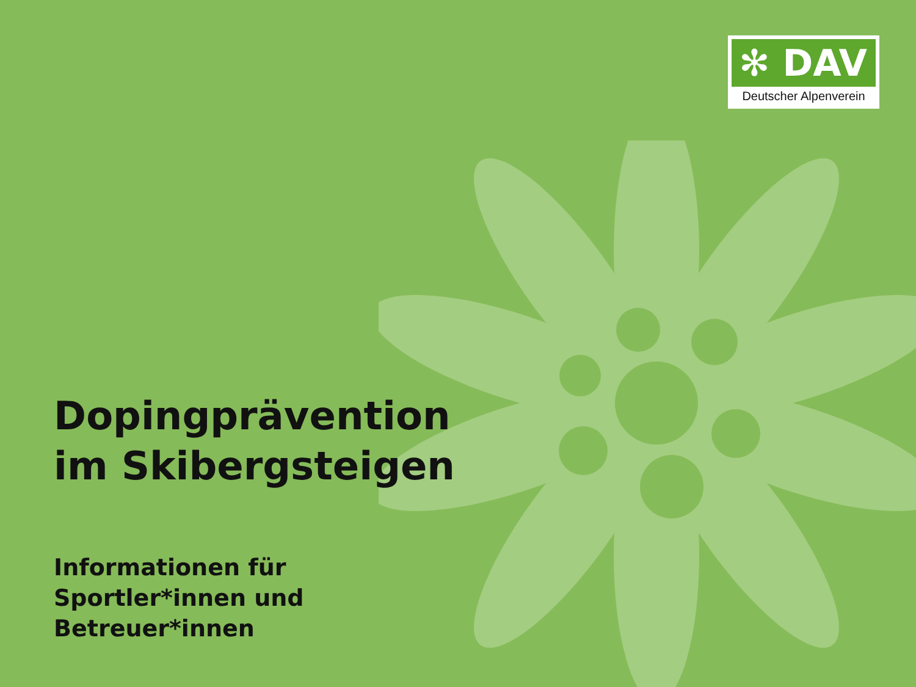✻ DAV
Deutscher Alpenverein
Dopingprävention
im Skibergsteigen
Informationen für
Sportler*innen und
Betreuer*innen